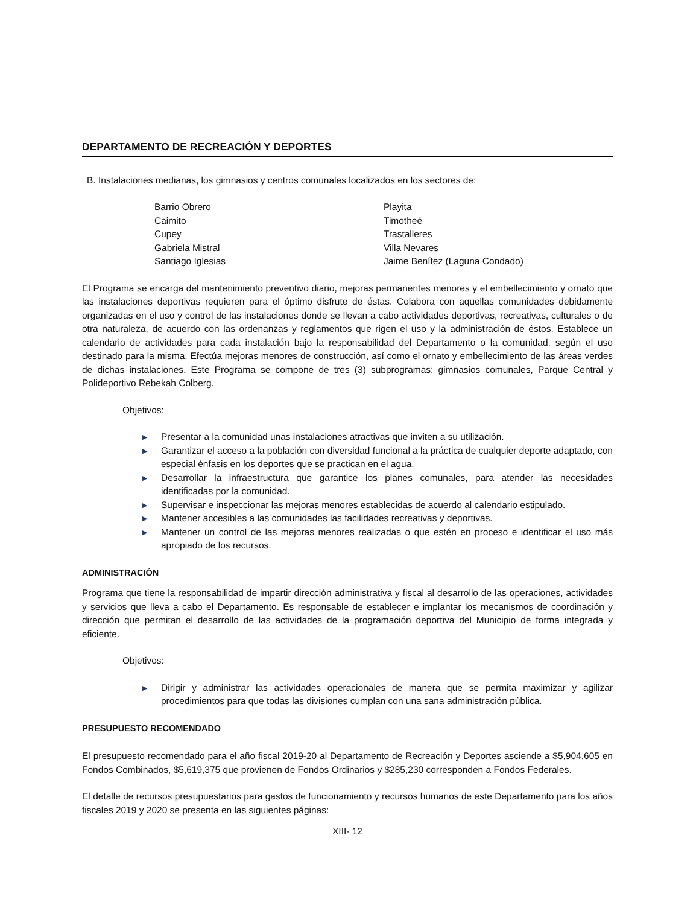DEPARTAMENTO DE RECREACIÓN Y DEPORTES
B. Instalaciones medianas, los gimnasios y centros comunales localizados en los sectores de:
Barrio Obrero
Caimito
Cupey
Gabriela Mistral
Santiago Iglesias
Playita
Timotheé
Trastalleres
Villa Nevares
Jaime Benítez (Laguna Condado)
El Programa se encarga del mantenimiento preventivo diario, mejoras permanentes menores y el embellecimiento y ornato que las instalaciones deportivas requieren para el óptimo disfrute de éstas. Colabora con aquellas comunidades debidamente organizadas en el uso y control de las instalaciones donde se llevan a cabo actividades deportivas, recreativas, culturales o de otra naturaleza, de acuerdo con las ordenanzas y reglamentos que rigen el uso y la administración de éstos. Establece un calendario de actividades para cada instalación bajo la responsabilidad del Departamento o la comunidad, según el uso destinado para la misma. Efectúa mejoras menores de construcción, así como el ornato y embellecimiento de las áreas verdes de dichas instalaciones. Este Programa se compone de tres (3) subprogramas: gimnasios comunales, Parque Central y Polideportivo Rebekah Colberg.
Objetivos:
▶ Presentar a la comunidad unas instalaciones atractivas que inviten a su utilización.
▶ Garantizar el acceso a la población con diversidad funcional a la práctica de cualquier deporte adaptado, con especial énfasis en los deportes que se practican en el agua.
▶ Desarrollar la infraestructura que garantice los planes comunales, para atender las necesidades identificadas por la comunidad.
▶ Supervisar e inspeccionar las mejoras menores establecidas de acuerdo al calendario estipulado.
▶ Mantener accesibles a las comunidades las facilidades recreativas y deportivas.
▶ Mantener un control de las mejoras menores realizadas o que estén en proceso e identificar el uso más apropiado de los recursos.
ADMINISTRACIÓN
Programa que tiene la responsabilidad de impartir dirección administrativa y fiscal al desarrollo de las operaciones, actividades y servicios que lleva a cabo el Departamento. Es responsable de establecer e implantar los mecanismos de coordinación y dirección que permitan el desarrollo de las actividades de la programación deportiva del Municipio de forma integrada y eficiente.
Objetivos:
▶ Dirigir y administrar las actividades operacionales de manera que se permita maximizar y agilizar procedimientos para que todas las divisiones cumplan con una sana administración pública.
PRESUPUESTO RECOMENDADO
El presupuesto recomendado para el año fiscal 2019-20 al Departamento de Recreación y Deportes asciende a $5,904,605 en Fondos Combinados, $5,619,375 que provienen de Fondos Ordinarios y $285,230 corresponden a Fondos Federales.
El detalle de recursos presupuestarios para gastos de funcionamiento y recursos humanos de este Departamento para los años fiscales 2019 y 2020 se presenta en las siguientes páginas:
XIII- 12